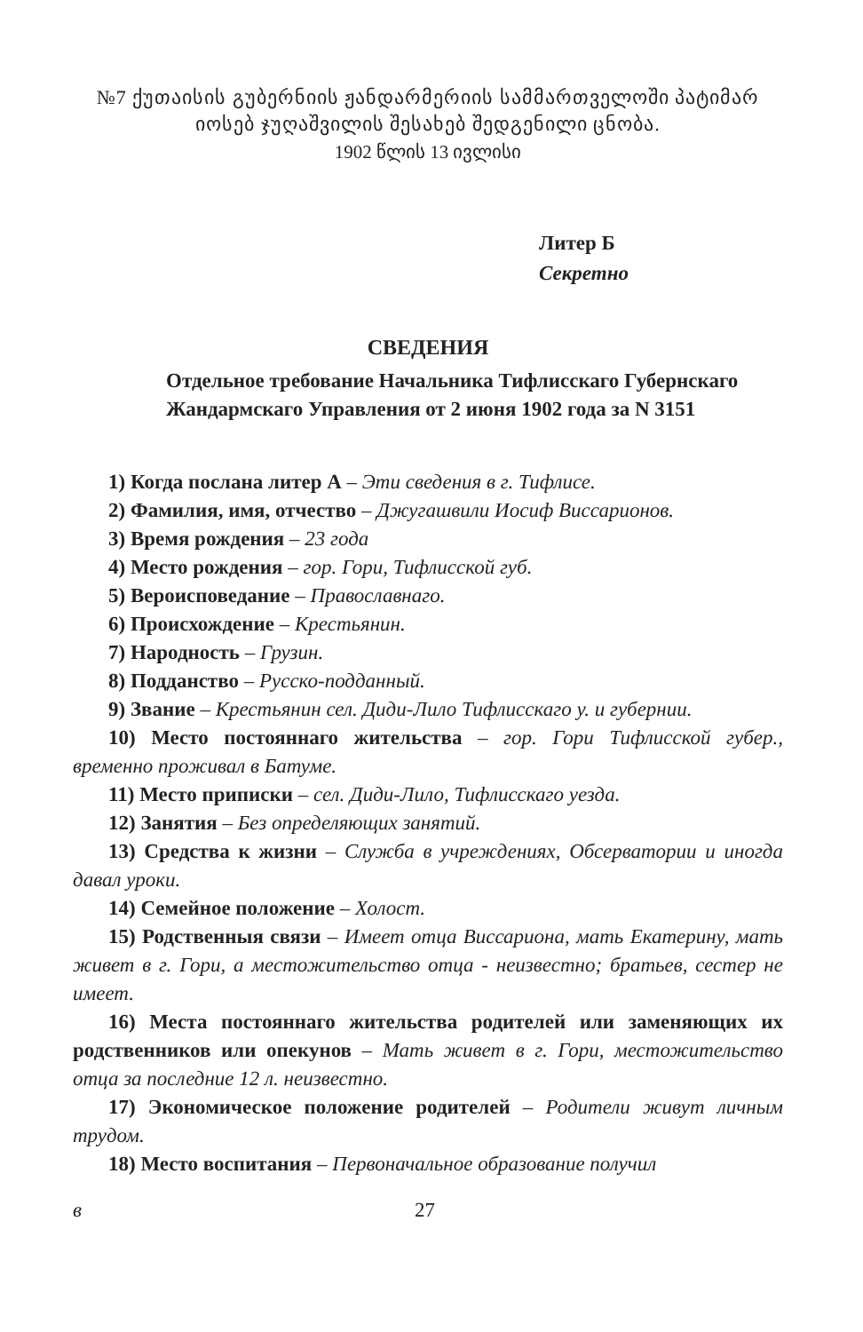№7 ქუთაისის გუბერნიის ჟანდარმერიის სამმართველოში პატიმარ იოსებ ჯუღაშვილის შესახებ შედგენილი ცნობა.
1902 წლის 13 ივლისი
Литер Б
Секретно
СВЕДЕНИЯ
Отдельное требование Начальника Тифлисскаго Губернскаго Жандармскаго Управления от 2 июня 1902 года за N 3151
1) Когда послана литер А – Эти сведения в г. Тифлисе.
2) Фамилия, имя, отчество – Джугашвили Иосиф Виссарионов.
3) Время рождения – 23 года
4) Место рождения – гор. Гори, Тифлисской губ.
5) Вероисповедание – Православнаго.
6) Происхождение – Крестьянин.
7) Народность – Грузин.
8) Подданство – Русско-подданный.
9) Звание – Крестьянин сел. Диди-Лило Тифлисскаго у. и губернии.
10) Место постояннаго жительства – гор. Гори Тифлисской губер., временно проживал в Батуме.
11) Место приписки – сел. Диди-Лило, Тифлисскаго уезда.
12) Занятия – Без определяющих занятий.
13) Средства к жизни – Служба в учреждениях, Обсерватории и иногда давал уроки.
14) Семейное положение – Холост.
15) Родственныя связи – Имеет отца Виссариона, мать Екатерину, мать живет в г. Гори, а местожительство отца - неизвестно; братьев, сестер не имеет.
16) Места постояннаго жительства родителей или заменяющих их родственников или опекунов – Мать живет в г. Гори, местожительство отца за последние 12 л. неизвестно.
17) Экономическое положение родителей – Родители живут личным трудом.
18) Место воспитания – Первоначальное образование получил
в 27